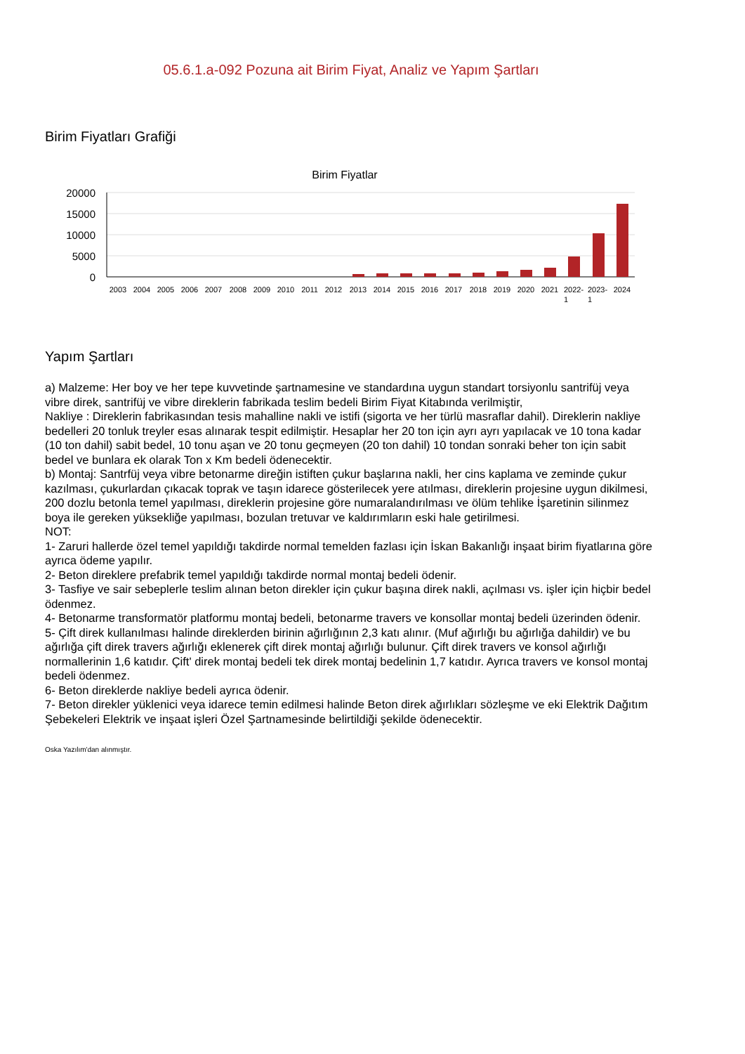05.6.1.a-092 Pozuna ait Birim Fiyat, Analiz ve Yapım Şartları
Birim Fiyatları Grafiği
Birim Fiyatlar
20000
15000
10000
5000
0
2003
2004
2005
2006
2007
2008
2009
2010
2011
2012
2013
2014
2015
2016
2017
2018
2019
2020
2021
2022-
2023-
2024
1
1
Yapım Şartları
a) Malzeme: Her boy ve her tepe kuvvetinde şartnamesine ve standardına uygun standart torsiyonlu santrifüj veya vibre direk, santrifüj ve vibre direklerin fabrikada teslim bedeli Birim Fiyat Kitabında verilmiştir,
Nakliye : Direklerin fabrikasından tesis mahalline nakli ve istifi (sigorta ve her türlü masraflar dahil). Direklerin nakliye bedelleri 20 tonluk treyler esas alınarak tespit edilmiştir. Hesaplar her 20 ton için ayrı ayrı yapılacak ve 10 tona kadar (10 ton dahil) sabit bedel, 10 tonu aşan ve 20 tonu geçmeyen (20 ton dahil) 10 tondan sonraki beher ton için sabit bedel ve bunlara ek olarak Ton x Km bedeli ödenecektir.
b) Montaj: Santrfüj veya vibre betonarme direğin istiften çukur başlarına nakli, her cins kaplama ve zeminde çukur kazılması, çukurlardan çıkacak toprak ve taşın idarece gösterilecek yere atılması, direklerin projesine uygun dikilmesi, 200 dozlu betonla temel yapılması, direklerin projesine göre numaralandırılması ve ölüm tehlike İşaretinin silinmez boya ile gereken yüksekliğe yapılması, bozulan tretuvar ve kaldırımların eski hale getirilmesi.
NOT:
1- Zaruri hallerde özel temel yapıldığı takdirde normal temelden fazlası için İskan Bakanlığı inşaat birim fiyatlarına göre ayrıca ödeme yapılır.
2- Beton direklere prefabrik temel yapıldığı takdirde normal montaj bedeli ödenir.
3- Tasfiye ve sair sebeplerle teslim alınan beton direkler için çukur başına direk nakli, açılması vs. işler için hiçbir bedel ödenmez.
4- Betonarme transformatör platformu montaj bedeli, betonarme travers ve konsollar montaj bedeli üzerinden ödenir.
5- Çift direk kullanılması halinde direklerden birinin ağırlığının 2,3 katı alınır. (Muf ağırlığı bu ağırlığa dahildir) ve bu ağırlığa çift direk travers ağırlığı eklenerek çift direk montaj ağırlığı bulunur. Çift direk travers ve konsol ağırlığı normallerinin 1,6 katıdır. Çift' direk montaj bedeli tek direk montaj bedelinin 1,7 katıdır. Ayrıca travers ve konsol montaj bedeli ödenmez.
6- Beton direklerde nakliye bedeli ayrıca ödenir.
7- Beton direkler yüklenici veya idarece temin edilmesi halinde Beton direk ağırlıkları sözleşme ve eki Elektrik Dağıtım Şebekeleri Elektrik ve inşaat işleri Özel Şartnamesinde belirtildiği şekilde ödenecektir.
Oska Yazılım'dan alınmıştır.